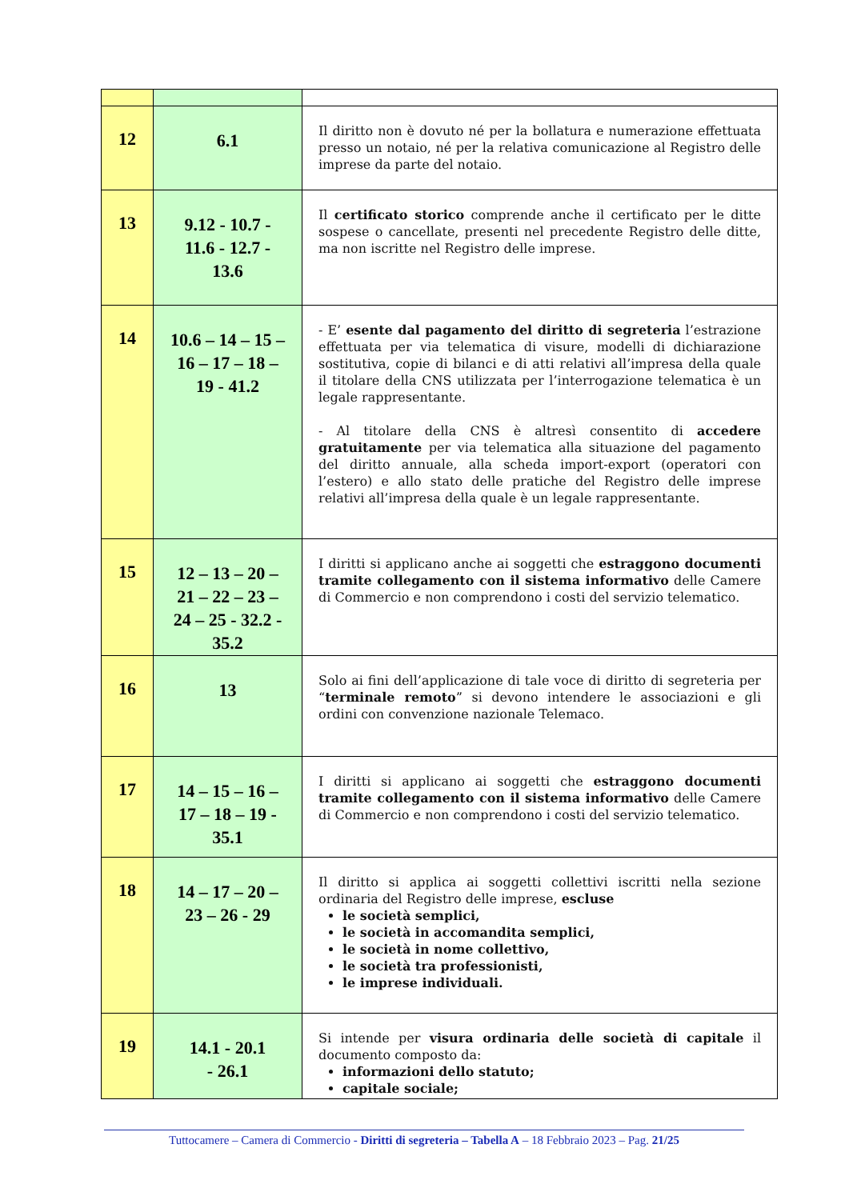| 12 | 6.1 | Il diritto non è dovuto né per la bollatura e numerazione effettuata presso un notaio, né per la relativa comunicazione al Registro delle imprese da parte del notaio. |
| 13 | 9.12 - 10.7 - 11.6 - 12.7 - 13.6 | Il certificato storico comprende anche il certificato per le ditte sospese o cancellate, presenti nel precedente Registro delle ditte, ma non iscritte nel Registro delle imprese. |
| 14 | 10.6 – 14 – 15 – 16 – 17 – 18 – 19 - 41.2 | - E’ esente dal pagamento del diritto di segreteria l’estrazione effettuata per via telematica di visure, modelli di dichiarazione sostitutiva, copie di bilanci e di atti relativi all’impresa della quale il titolare della CNS utilizzata per l’interrogazione telematica è un legale rappresentante. - Al titolare della CNS è altresì consentito di accedere gratuitamente per via telematica alla situazione del pagamento del diritto annuale, alla scheda import-export (operatori con l’estero) e allo stato delle pratiche del Registro delle imprese relativi all’impresa della quale è un legale rappresentante. |
| 15 | 12 – 13 – 20 – 21 – 22 – 23 – 24 – 25 - 32.2 - 35.2 | I diritti si applicano anche ai soggetti che estraggono documenti tramite collegamento con il sistema informativo delle Camere di Commercio e non comprendono i costi del servizio telematico. |
| 16 | 13 | Solo ai fini dell’applicazione di tale voce di diritto di segreteria per “ terminale remoto ” si devono intendere le associazioni e gli ordini con convenzione nazionale Telemaco. |
| 17 | 14 – 15 – 16 – 17 – 18 – 19 - 35.1 | I diritti si applicano ai soggetti che estraggono documenti tramite collegamento con il sistema informativo delle Camere di Commercio e non comprendono i costi del servizio telematico. |
| 18 | 14 – 17 – 20 – 23 – 26 - 29 | Il diritto si applica ai soggetti collettivi iscritti nella sezione ordinaria del Registro delle imprese, escluse le società semplici, le società in accomandita semplici, le società in nome collettivo, le società tra professionisti, le imprese individuali. |
| 19 | 14.1 - 20.1 - 26.1 | Si intende per visura ordinaria delle società di capitale il documento composto da: informazioni dello statuto; capitale sociale; |
Tuttocamere – Camera di Commercio - Diritti di segreteria – Tabella A – 18 Febbraio 2023 – Pag. 21/25